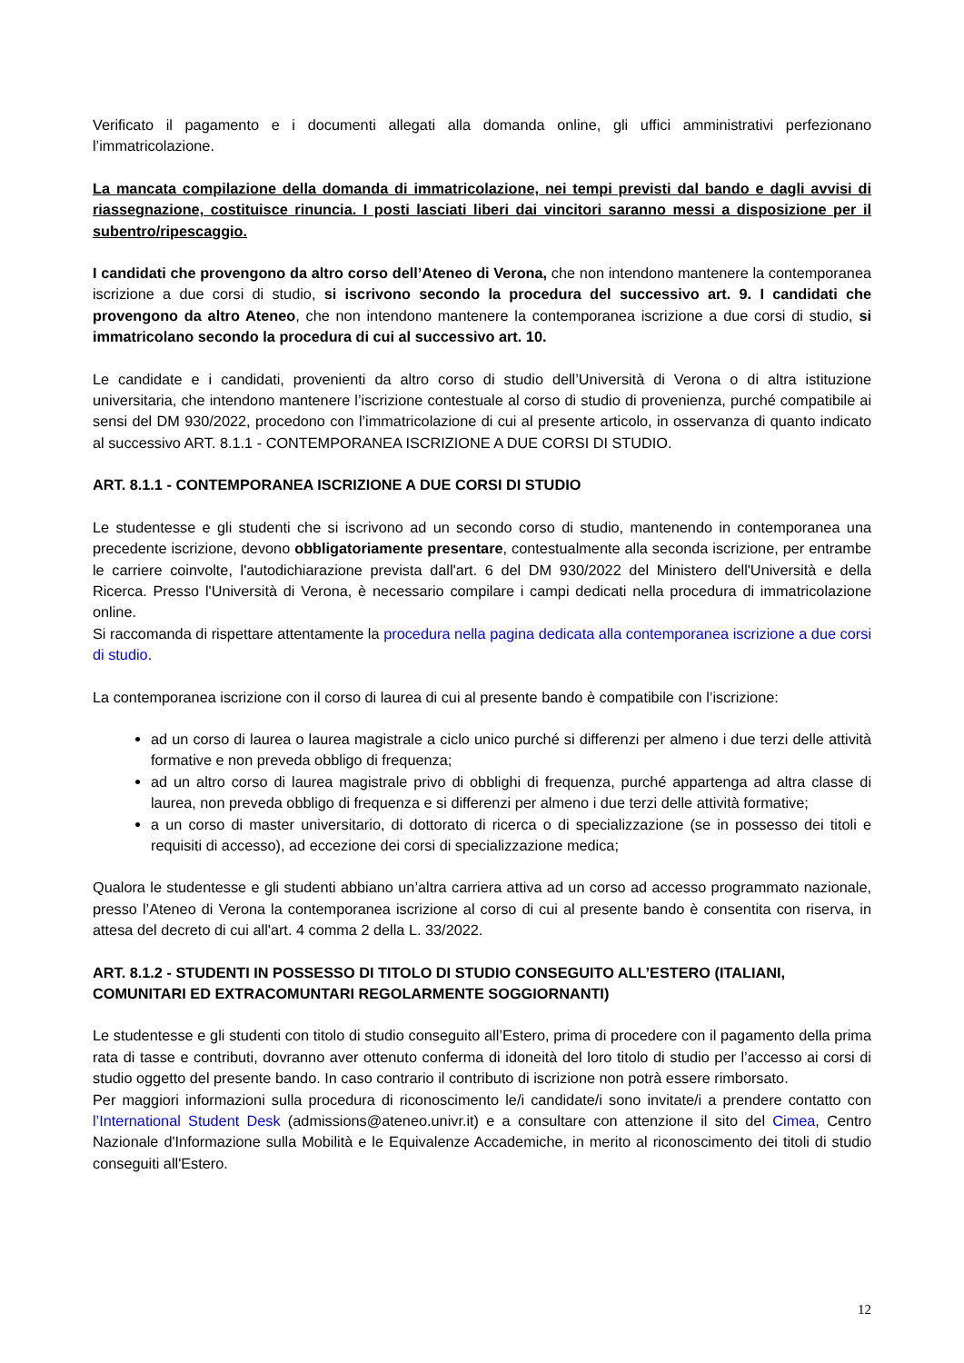Verificato il pagamento e i documenti allegati alla domanda online, gli uffici amministrativi perfezionano l’immatricolazione.
La mancata compilazione della domanda di immatricolazione, nei tempi previsti dal bando e dagli avvisi di riassegnazione, costituisce rinuncia. I posti lasciati liberi dai vincitori saranno messi a disposizione per il subentro/ripescaggio.
I candidati che provengono da altro corso dell’Ateneo di Verona, che non intendono mantenere la contemporanea iscrizione a due corsi di studio, si iscrivono secondo la procedura del successivo art. 9. I candidati che provengono da altro Ateneo, che non intendono mantenere la contemporanea iscrizione a due corsi di studio, si immatricolano secondo la procedura di cui al successivo art. 10.
Le candidate e i candidati, provenienti da altro corso di studio dell’Università di Verona o di altra istituzione universitaria, che intendono mantenere l’iscrizione contestuale al corso di studio di provenienza, purché compatibile ai sensi del DM 930/2022, procedono con l’immatricolazione di cui al presente articolo, in osservanza di quanto indicato al successivo ART. 8.1.1 - CONTEMPORANEA ISCRIZIONE A DUE CORSI DI STUDIO.
ART. 8.1.1 - CONTEMPORANEA ISCRIZIONE A DUE CORSI DI STUDIO
Le studentesse e gli studenti che si iscrivono ad un secondo corso di studio, mantenendo in contemporanea una precedente iscrizione, devono obbligatoriamente presentare, contestualmente alla seconda iscrizione, per entrambe le carriere coinvolte, l'autodichiarazione prevista dall'art. 6 del DM 930/2022 del Ministero dell'Università e della Ricerca. Presso l'Università di Verona, è necessario compilare i campi dedicati nella procedura di immatricolazione online.
Si raccomanda di rispettare attentamente la procedura nella pagina dedicata alla contemporanea iscrizione a due corsi di studio.
La contemporanea iscrizione con il corso di laurea di cui al presente bando è compatibile con l’iscrizione:
ad un corso di laurea o laurea magistrale a ciclo unico purché si differenzi per almeno i due terzi delle attività formative e non preveda obbligo di frequenza;
ad un altro corso di laurea magistrale privo di obblighi di frequenza, purché appartenga ad altra classe di laurea, non preveda obbligo di frequenza e si differenzi per almeno i due terzi delle attività formative;
a un corso di master universitario, di dottorato di ricerca o di specializzazione (se in possesso dei titoli e requisiti di accesso), ad eccezione dei corsi di specializzazione medica;
Qualora le studentesse e gli studenti abbiano un’altra carriera attiva ad un corso ad accesso programmato nazionale, presso l’Ateneo di Verona la contemporanea iscrizione al corso di cui al presente bando è consentita con riserva, in attesa del decreto di cui all'art. 4 comma 2 della L. 33/2022.
ART. 8.1.2 - STUDENTI IN POSSESSO DI TITOLO DI STUDIO CONSEGUITO ALL’ESTERO (ITALIANI, COMUNITARI ED EXTRACOMUNTARI REGOLARMENTE SOGGIORNANTI)
Le studentesse e gli studenti con titolo di studio conseguito all’Estero, prima di procedere con il pagamento della prima rata di tasse e contributi, dovranno aver ottenuto conferma di idoneità del loro titolo di studio per l’accesso ai corsi di studio oggetto del presente bando. In caso contrario il contributo di iscrizione non potrà essere rimborsato.
Per maggiori informazioni sulla procedura di riconoscimento le/i candidate/i sono invitate/i a prendere contatto con l’International Student Desk (admissions@ateneo.univr.it) e a consultare con attenzione il sito del Cimea, Centro Nazionale d'Informazione sulla Mobilità e le Equivalenze Accademiche, in merito al riconoscimento dei titoli di studio conseguiti all'Estero.
12